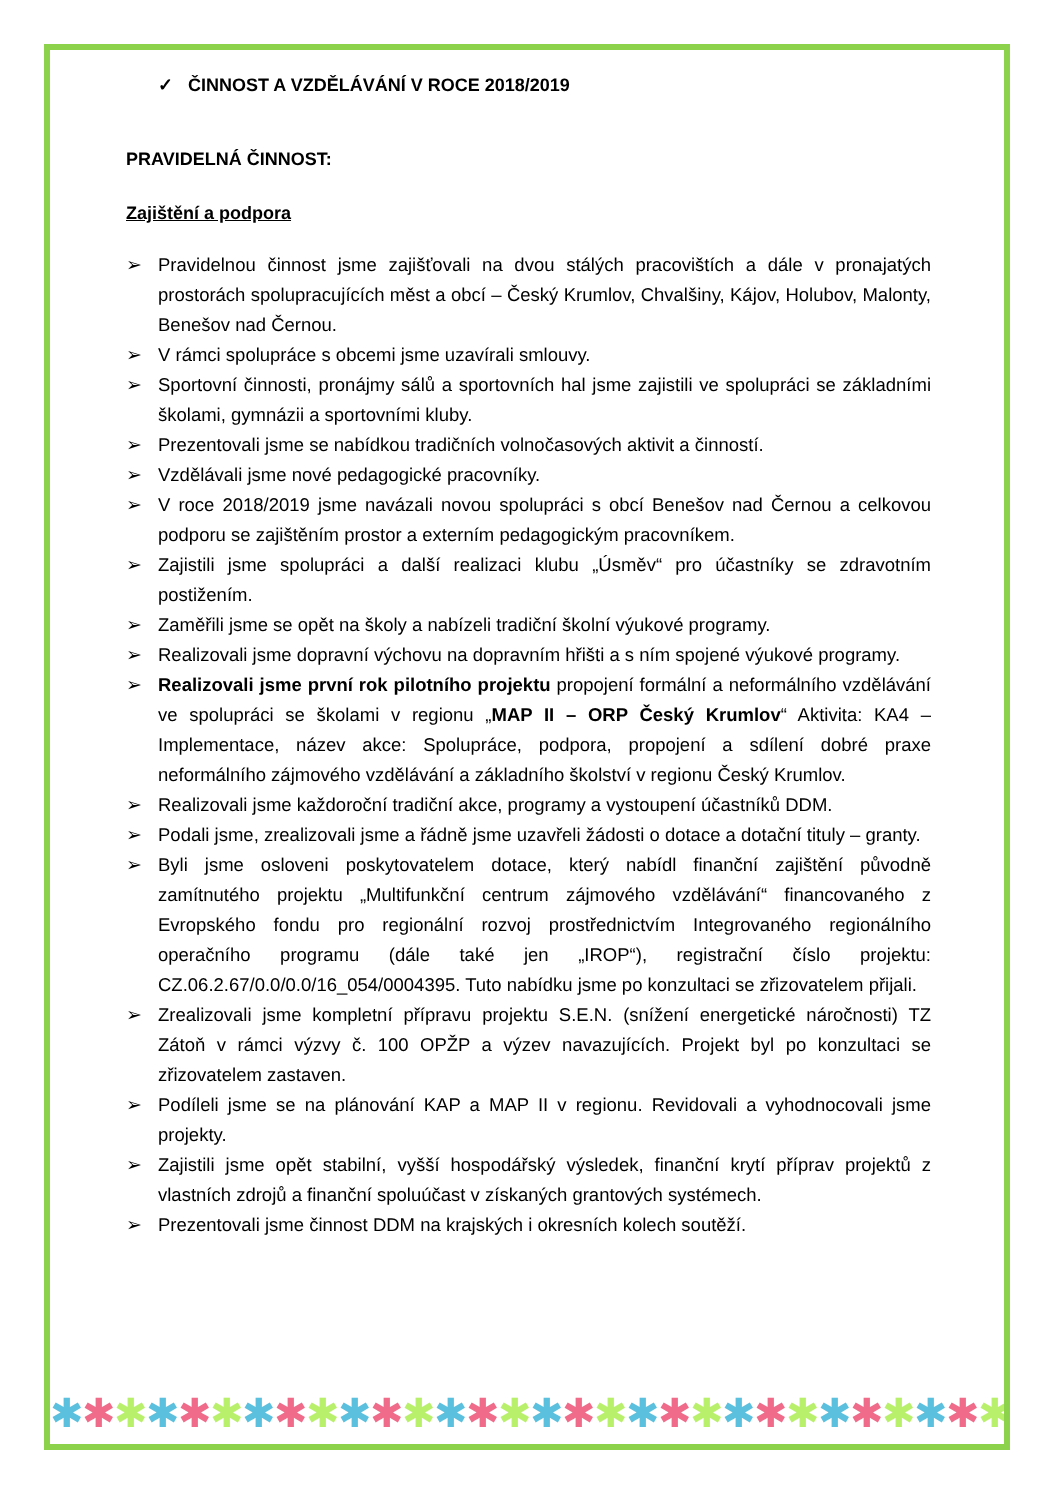✓ ČINNOST A VZDĚLÁVÁNÍ V ROCE 2018/2019
PRAVIDELNÁ ČINNOST:
Zajištění a podpora
➢ Pravidelnou činnost jsme zajišťovali na dvou stálých pracovištích a dále v pronajatých prostorách spolupracujících měst a obcí – Český Krumlov, Chvalšiny, Kájov, Holubov, Malonty, Benešov nad Černou.
➢ V rámci spolupráce s obcemi jsme uzavírali smlouvy.
➢ Sportovní činnosti, pronájmy sálů a sportovních hal jsme zajistili ve spolupráci se základními školami, gymnázii a sportovními kluby.
➢ Prezentovali jsme se nabídkou tradičních volnočasových aktivit a činností.
➢ Vzdělávali jsme nové pedagogické pracovníky.
➢ V roce 2018/2019 jsme navázali novou spolupráci s obcí Benešov nad Černou a celkovou podporu se zajištěním prostor a externím pedagogickým pracovníkem.
➢ Zajistili jsme spolupráci a další realizaci klubu „Úsměv“ pro účastníky se zdravotním postižením.
➢ Zaměřili jsme se opět na školy a nabízeli tradiční školní výukové programy.
➢ Realizovali jsme dopravní výchovu na dopravním hřišti a s ním spojené výukové programy.
➢ Realizovali jsme první rok pilotního projektu propojení formální a neformálního vzdělávání ve spolupráci se školami v regionu „MAP II – ORP Český Krumlov“ Aktivita: KA4 – Implementace, název akce: Spolupráce, podpora, propojení a sdílení dobré praxe neformálního zájmového vzdělávání a základního školství v regionu Český Krumlov.
➢ Realizovali jsme každoroční tradiční akce, programy a vystoupení účastníků DDM.
➢ Podali jsme, zrealizovali jsme a řádně jsme uzavřeli žádosti o dotace a dotační tituly – granty.
➢ Byli jsme osloveni poskytovatelem dotace, který nabídl finanční zajištění původně zamítnutého projektu „Multifunkční centrum zájmového vzdělávání“ financovaného z Evropského fondu pro regionální rozvoj prostřednictvím Integrovaného regionálního operačního programu (dále také jen „IROP“), registrační číslo projektu: CZ.06.2.67/0.0/0.0/16_054/0004395. Tuto nabídku jsme po konzultaci se zřizovatelem přijali.
➢ Zrealizovali jsme kompletní přípravu projektu S.E.N. (snížení energetické náročnosti) TZ Zátoň v rámci výzvy č. 100 OPŽP a výzev navazujících. Projekt byl po konzultaci se zřizovatelem zastaven.
➢ Podíleli jsme se na plánování KAP a MAP II v regionu. Revidovali a vyhodnocovali jsme projekty.
➢ Zajistili jsme opět stabilní, vyšší hospodářský výsledek, finanční krytí příprav projektů z vlastních zdrojů a finanční spoluúčast v získaných grantových systémech.
➢ Prezentovali jsme činnost DDM na krajských i okresních kolech soutěží.
✱ ✱ ✱ ✱ ✱ ✱ ✱ ✱ ✱ ✱ ✱ ✱ ✱ ✱ ✱ ✱ ✱ ✱ ✱ ✱ ✱ ✱ ✱ ✱ ✱ ✱ ✱ ✱ ✱ ✱ ✱ ✱